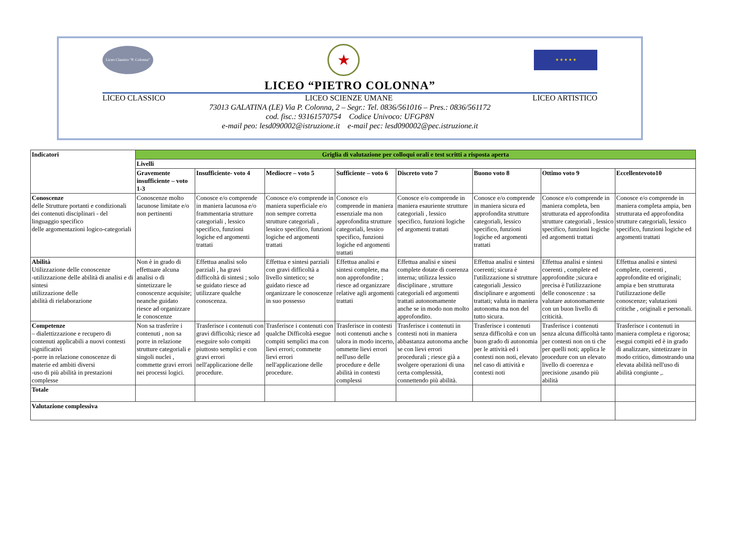Liceo Classico "P. Colonna"
★
★ ★ ★ ★ ★
LICEO “PIETRO COLONNA”
LICEO CLASSICO LICEO SCIENZE UMANE LICEO ARTISTICO
73013 GALATINA (LE) Via P. Colonna, 2 – Segr.: Tel. 0836/561016 – Pres.: 0836/561172
cod. fisc.: 93161570754 Codice Univoco: UFGP8N
e-mail peo: lesd090002@istruzione.it e-mail pec: lesd090002@pec.istruzione.it
| Indicatori | Griglia di valutazione per colloqui orali e test scritti a risposta aperta | | | | | | | |
| --- | --- | --- | --- | --- | --- | --- | --- | --- |
| | Livelli | | | | | | | |
| | Gravemente insufficiente – voto 1-3 | Insufficiente- voto 4 | Mediocre – voto 5 | Sufficiente – voto 6 | Discreto voto 7 | Buono voto 8 | Ottimo voto 9 | Eccellentevoto10 |
| Conoscenze delle Strutture portanti e condizionali dei contenuti disciplinari - del linguaggio specifico delle argomentazioni logico-categoriali | Conoscenze molto lacunose limitate e/o non pertinenti | Conosce e/o comprende in maniera lacunosa e/o frammentaria strutture categoriali , lessico specifico, funzioni logiche ed argomenti trattati | Conosce e/o comprende in maniera superficiale e/o non sempre corretta strutture categoriali , lessico specifico, funzioni logiche ed argomenti trattati | Conosce e/o comprende in maniera essenziale ma non approfondita strutture categoriali, lessico specifico, funzioni logiche ed argomenti trattati | Conosce e/o comprende in maniera esauriente strutture categoriali , lessico specifico, funzioni logiche ed argomenti trattati | Conosce e/o comprende in maniera sicura ed approfondita strutture categoriali, lessico specifico, funzioni logiche ed argomenti trattati | Conosce e/o comprende in maniera completa, ben strutturata ed approfondita strutture categoriali , lessico specifico, funzioni logiche ed argomenti trattati | Conosce e/o comprende in maniera completa ampia, ben strutturata ed approfondita strutture categoriali, lessico specifico, funzioni logiche ed argomenti trattati |
| Abilità Utilizzazione delle conoscenze -utilizzazione delle abilità di analisi e di sintesi utilizzazione delle abilità di rielaborazione | Non è in grado di effettuare alcuna analisi o di sintetizzare le conoscenze acquisite; neanche guidato riesce ad organizzare le conoscenze | Effettua analisi solo parziali , ha gravi difficoltà di sintesi ; solo se guidato riesce ad utilizzare qualche conoscenza. | Effettua e sintesi parziali con gravi difficoltà a livello sintetico; se guidato riesce ad organizzare le conoscenze in suo possesso | Effettua analisi e sintesi complete, ma non approfondite ; riesce ad organizzare relative agli argomenti trattati | Effettua analisi e sinesi complete dotate di coerenza interna; utilizza lessico disciplinare , strutture categoriali ed argomenti trattati autonomamente anche se in modo non molto approfondito. | Effettua analisi e sintesi coerenti; sicura è l'utilizzazione si strutture categoriali ,lessico disciplinare e argomenti trattati; valuta in maniera autonoma ma non del tutto sicura. | Effettua analisi e sintesi coerenti , complete ed approfondite ;sicura e precisa è l'utilizzazione delle conoscenze : sa valutare autonomamente con un buon livello di criticità. | Effettua analisi e sintesi complete, coerenti , approfondite ed originali; ampia e ben strutturata l'utilizzazione delle conoscenze; valutazioni critiche , originali e personali. |
| Competenze – dialettizzazione e recupero di contenuti applicabili a nuovi contesti significativi -porre in relazione conoscenze di materie ed ambiti diversi -uso di più abilità in prestazioni complesse | Non sa trasferire i contenuti , non sa porre in relazione strutture categoriali e singoli nuclei , commette gravi errori nei processi logici. | Trasferisce i contenuti con gravi difficoltà; riesce ad eseguire solo compiti piuttosto semplici e con gravi errori nell'applicazione delle procedure. | Trasferisce i contenuti con qualche Difficoltà esegue compiti semplici ma con lievi errori; commette lievi errori nell'applicazione delle procedure. | Trasferisce in contesti noti contenuti anche s talora in modo incerto, ommette lievi errori nell'uso delle procedure e delle abilità in contesti complessi | Trasferisce i contenuti in contesti noti in maniera abbastanza autonoma anche se con lievi errori procedurali ; riesce già a svolgere operazioni di una certa complessità, connettendo più abilità. | Trasferisce i contenuti senza difficoltà e con un buon grado di autonomia per le attività ed i contesti non noti, elevato nel caso di attività e contesti noti | Trasferisce i contenuti senza alcuna difficoltà tanto per contesti non on ti che per quelli noti; applica le procedure con un elevato livello di coerenza e precisione ,usando più abilità | Trasferisce i contenuti in maniera completa e rigorosa; esegui compiti ed è in grado di analizzare, sintetizzare in modo critico, dimostrando una elevata abilità nell'uso di abilità congiunte ,. |
| Totale | | | | | | | | |
| Valutazione complessiva | | | | | | | | |